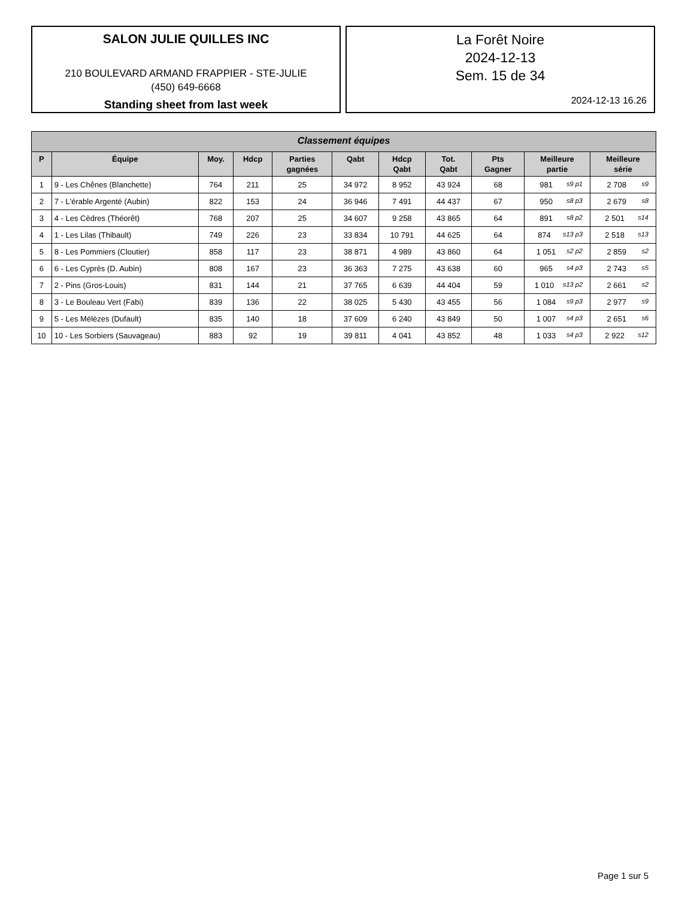SALON JULIE QUILLES INC
210 BOULEVARD ARMAND FRAPPIER - STE-JULIE
(450) 649-6668
Standing sheet from last week
La Forêt Noire
2024-12-13
Sem. 15 de 34
2024-12-13 16.26
| Classement équipes | | | | | | | | | | |
| --- | --- | --- | --- | --- | --- | --- | --- | --- | --- | --- |
| P | Équipe | Moy. | Hdcp | Parties gagnées | Qabt | Hdcp Qabt | Tot. Qabt | Pts Gagner | Meilleure partie | Meilleure série |
| 1 | 9 - Les Chênes (Blanchette) | 764 | 211 | 25 | 34 972 | 8 952 | 43 924 | 68 | 981 s9 p1 | 2 708 s9 |
| 2 | 7 - L'érable Argenté (Aubin) | 822 | 153 | 24 | 36 946 | 7 491 | 44 437 | 67 | 950 s8 p3 | 2 679 s8 |
| 3 | 4 - Les Cèdres (Théorêt) | 768 | 207 | 25 | 34 607 | 9 258 | 43 865 | 64 | 891 s8 p2 | 2 501 s14 |
| 4 | 1 - Les Lilas (Thibault) | 749 | 226 | 23 | 33 834 | 10 791 | 44 625 | 64 | 874 s13 p3 | 2 518 s13 |
| 5 | 8 - Les Pommiers (Cloutier) | 858 | 117 | 23 | 38 871 | 4 989 | 43 860 | 64 | 1 051 s2 p2 | 2 859 s2 |
| 6 | 6 - Les Cyprès (D. Aubin) | 808 | 167 | 23 | 36 363 | 7 275 | 43 638 | 60 | 965 s4 p3 | 2 743 s5 |
| 7 | 2 - Pins (Gros-Louis) | 831 | 144 | 21 | 37 765 | 6 639 | 44 404 | 59 | 1 010 s13 p2 | 2 661 s2 |
| 8 | 3 - Le Bouleau Vert (Fabi) | 839 | 136 | 22 | 38 025 | 5 430 | 43 455 | 56 | 1 084 s9 p3 | 2 977 s9 |
| 9 | 5 - Les Mélèzes (Dufault) | 835 | 140 | 18 | 37 609 | 6 240 | 43 849 | 50 | 1 007 s4 p3 | 2 651 s6 |
| 10 | 10 - Les Sorbiers (Sauvageau) | 883 | 92 | 19 | 39 811 | 4 041 | 43 852 | 48 | 1 033 s4 p3 | 2 922 s12 |
Page 1 sur 5